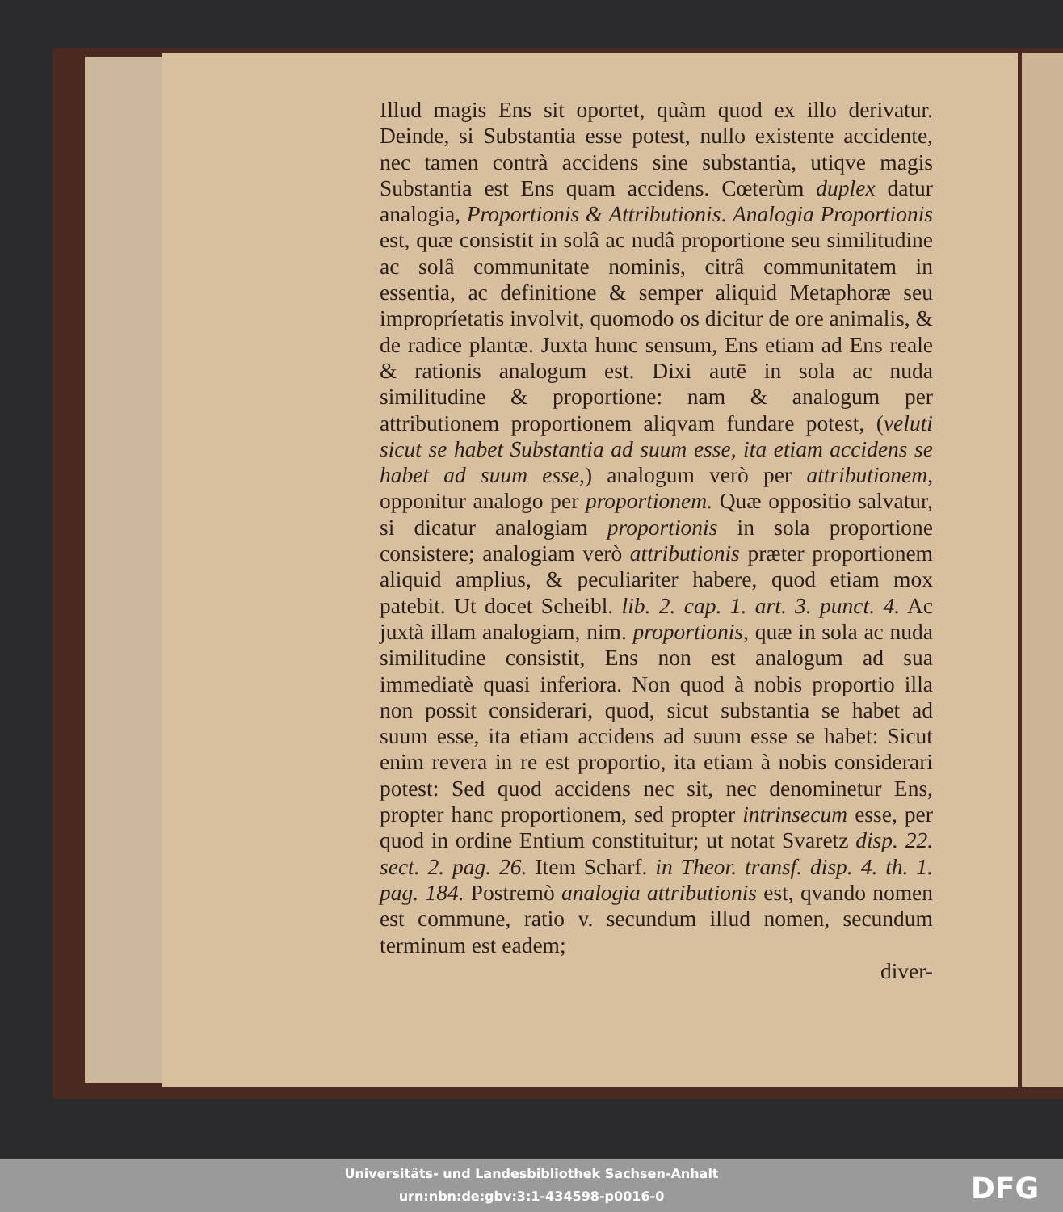Illud magis Ens sit oportet, quàm quod ex illo derivatur. Deinde, si Substantia esse potest, nullo existente accidente, nec tamen contrà accidens sine substantia, utiqve magis Substantia est Ens quam accidens. Cœterùm duplex datur analogia, Proportionis & Attributionis. Analogia Proportionis est, quæ consistit in solâ ac nudâ proportione seu similitudine ac solâ communitate nominis, citrâ communitatem in essentia, ac definitione & semper aliquid Metaphoræ seu impropríetatis involvit, quomodo os dicitur de ore animalis, & de radice plantæ. Juxta hunc sensum, Ens etiam ad Ens reale & rationis analogum est. Dixi autē in sola ac nuda similitudine & proportione: nam & analogum per attributionem proportionem aliqvam fundare potest, (veluti sicut se habet Substantia ad suum esse, ita etiam accidens se habet ad suum esse,) analogum verò per attributionem, opponitur analogo per proportionem. Quæ oppositio salvatur, si dicatur analogiam proportionis in sola proportione consistere; analogiam verò attributionis præter proportionem aliquid amplius, & peculiariter habere, quod etiam mox patebit. Ut docet Scheibl. lib. 2. cap. 1. art. 3. punct. 4. Ac juxtà illam analogiam, nim. proportionis, quæ in sola ac nuda similitudine consistit, Ens non est analogum ad sua immediatè quasi inferiora. Non quod à nobis proportio illa non possit considerari, quod, sicut substantia se habet ad suum esse, ita etiam accidens ad suum esse se habet: Sicut enim revera in re est proportio, ita etiam à nobis considerari potest: Sed quod accidens nec sit, nec denominetur Ens, propter hanc proportionem, sed propter intrinsecum esse, per quod in ordine Entium constituitur; ut notat Svaretz disp. 22. sect. 2. pag. 26. Item Scharf. in Theor. transf. disp. 4. th. 1. pag. 184. Postremò analogia attributionis est, qvando nomen est commune, ratio v. secundum illud nomen, secundum terminum est eadem;
diver-
Universitäts- und Landesbibliothek Sachsen-Anhalt
urn:nbn:de:gbv:3:1-434598-p0016-0
DFG